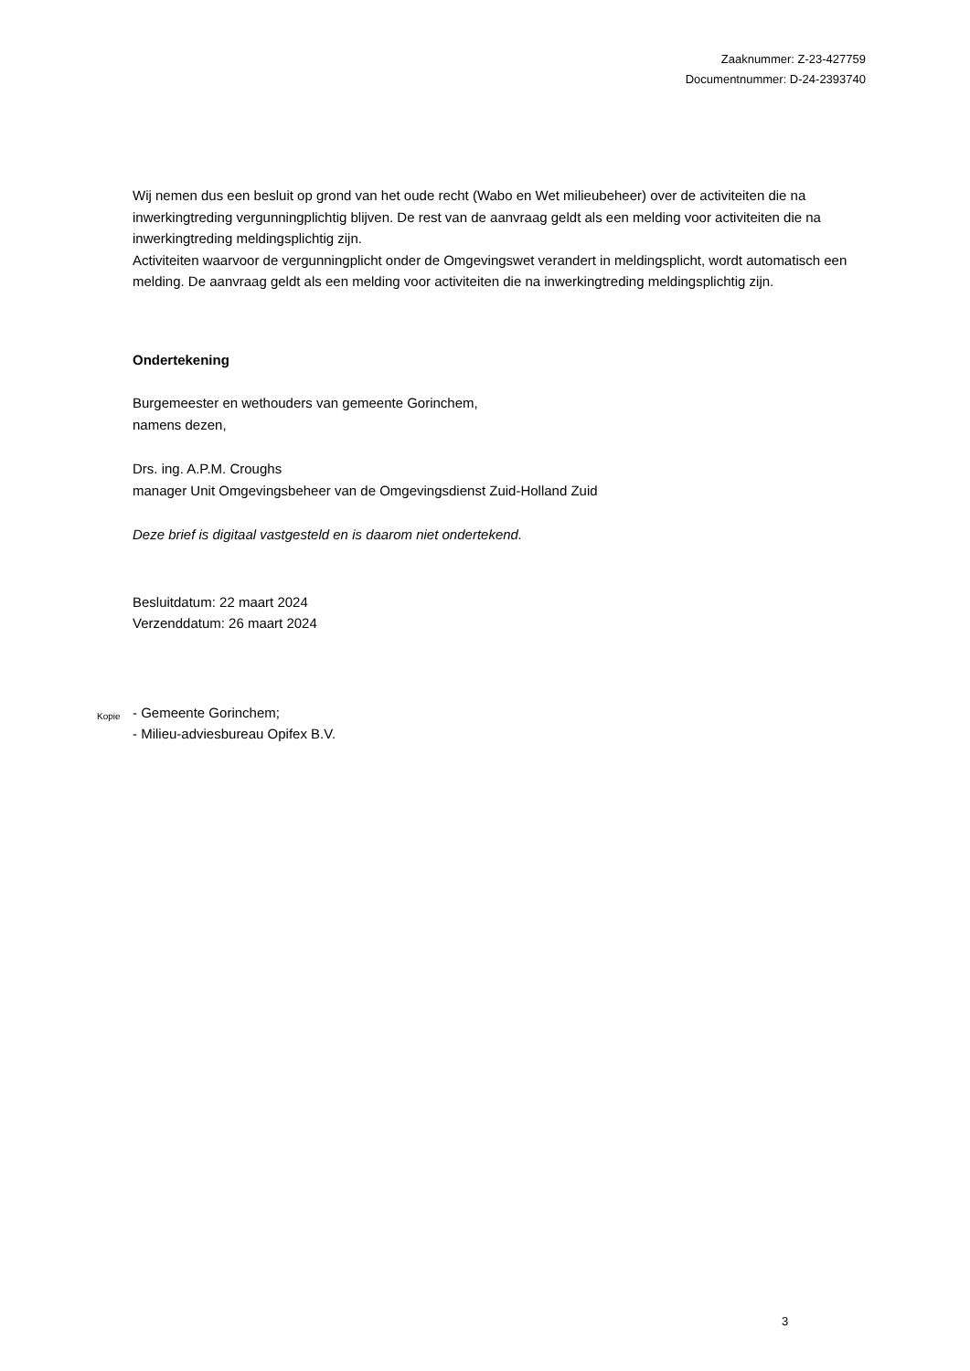Zaaknummer: Z-23-427759
Documentnummer: D-24-2393740
Wij nemen dus een besluit op grond van het oude recht (Wabo en Wet milieubeheer) over de activiteiten die na inwerkingtreding vergunningplichtig blijven. De rest van de aanvraag geldt als een melding voor activiteiten die na inwerkingtreding meldingsplichtig zijn.
Activiteiten waarvoor de vergunningplicht onder de Omgevingswet verandert in meldingsplicht, wordt automatisch een melding. De aanvraag geldt als een melding voor activiteiten die na inwerkingtreding meldingsplichtig zijn.
Ondertekening
Burgemeester en wethouders van gemeente Gorinchem,
namens dezen,
Drs. ing. A.P.M. Croughs
manager Unit Omgevingsbeheer van de Omgevingsdienst Zuid-Holland Zuid
Deze brief is digitaal vastgesteld en is daarom niet ondertekend.
Besluitdatum: 22 maart 2024
Verzenddatum: 26 maart 2024
Kopie
- Gemeente Gorinchem;
- Milieu-adviesbureau Opifex B.V.
3